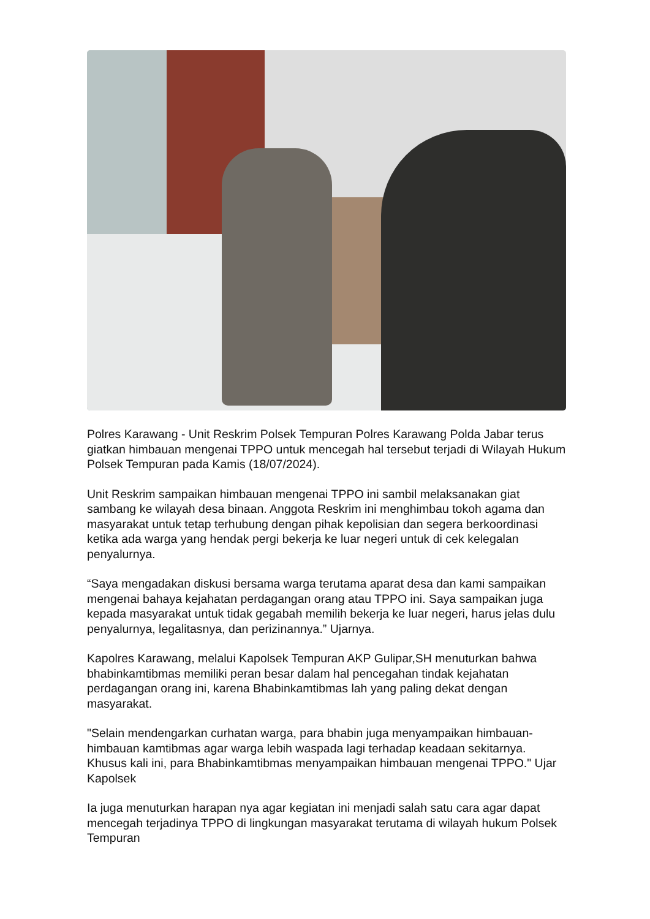Polres Karawang - Unit Reskrim Polsek Tempuran Polres Karawang Polda Jabar terus giatkan himbauan mengenai TPPO untuk mencegah hal tersebut terjadi di Wilayah Hukum Polsek Tempuran pada Kamis (18/07/2024).
Unit Reskrim sampaikan himbauan mengenai TPPO ini sambil melaksanakan giat sambang ke wilayah desa binaan. Anggota Reskrim ini menghimbau tokoh agama dan masyarakat untuk tetap terhubung dengan pihak kepolisian dan segera berkoordinasi ketika ada warga yang hendak pergi bekerja ke luar negeri untuk di cek kelegalan penyalurnya.
“Saya mengadakan diskusi bersama warga terutama aparat desa dan kami sampaikan mengenai bahaya kejahatan perdagangan orang atau TPPO ini. Saya sampaikan juga kepada masyarakat untuk tidak gegabah memilih bekerja ke luar negeri, harus jelas dulu penyalurnya, legalitasnya, dan perizinannya.” Ujarnya.
Kapolres Karawang, melalui Kapolsek Tempuran AKP Gulipar,SH menuturkan bahwa bhabinkamtibmas memiliki peran besar dalam hal pencegahan tindak kejahatan perdagangan orang ini, karena Bhabinkamtibmas lah yang paling dekat dengan masyarakat.
"Selain mendengarkan curhatan warga, para bhabin juga menyampaikan himbauan-himbauan kamtibmas agar warga lebih waspada lagi terhadap keadaan sekitarnya. Khusus kali ini, para Bhabinkamtibmas menyampaikan himbauan mengenai TPPO." Ujar Kapolsek
Ia juga menuturkan harapan nya agar kegiatan ini menjadi salah satu cara agar dapat mencegah terjadinya TPPO di lingkungan masyarakat terutama di wilayah hukum Polsek Tempuran